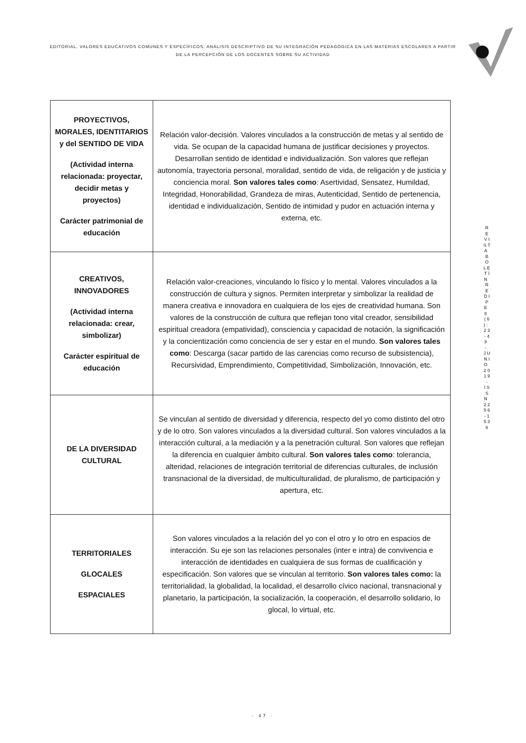EDITORIAL. VALORES EDUCATIVOS COMUNES Y ESPECÍFICOS: ANÀLISIS DESCRIPTIVO DE SU INTEGRACIÒN PEDAGÒGICA EN LAS MATERIAS ESCOLARES A PARTIR DE LA PERCEPCIÒN DE LOS DOCENTES SOBRE SU ACTIVIDAD
R E V I S T A B O L E T Í N R E D I P E 8 ( 6 ) : 2 3 - 4 9 - J U N I O 2 0 1 9 - I S S N 2 2 5 6 - 1 5 3 6
| PROYECTIVOS, MORALES, IDENTITARIOS y del SENTIDO DE VIDA (Actividad interna relacionada: proyectar, decidir metas y proyectos) Carácter patrimonial de educación | Relación valor-decisión. Valores vinculados a la construcción de metas y al sentido de vida. Se ocupan de la capacidad humana de justificar decisiones y proyectos. Desarrollan sentido de identidad e individualización. Son valores que reflejan autonomía, trayectoria personal, moralidad, sentido de vida, de religación y de justicia y conciencia moral. Son valores tales como : Asertividad, Sensatez, Humildad, Integridad, Honorabilidad, Grandeza de miras, Autenticidad, Sentido de pertenencia, identidad e individualización, Sentido de intimidad y pudor en actuación interna y externa, etc. |
| CREATIVOS, INNOVADORES (Actividad interna relacionada: crear, simbolizar) Carácter espiritual de educación | Relación valor-creaciones, vinculando lo físico y lo mental. Valores vinculados a la construcción de cultura y signos. Permiten interpretar y simbolizar la realidad de manera creativa e innovadora en cualquiera de los ejes de creatividad humana. Son valores de la construcción de cultura que reflejan tono vital creador, sensibilidad espiritual creadora (empatividad), consciencia y capacidad de notación, la significación y la concientización como conciencia de ser y estar en el mundo. Son valores tales como : Descarga (sacar partido de las carencias como recurso de subsistencia), Recursividad, Emprendimiento, Competitividad, Simbolización, Innovación, etc. |
| DE LA DIVERSIDAD CULTURAL | Se vinculan al sentido de diversidad y diferencia, respecto del yo como distinto del otro y de lo otro. Son valores vinculados a la diversidad cultural. Son valores vinculados a la interacción cultural, a la mediación y a la penetración cultural. Son valores que reflejan la diferencia en cualquier ámbito cultural. Son valores tales como : tolerancia, alteridad, relaciones de integración territorial de diferencias culturales, de inclusión transnacional de la diversidad, de multiculturalidad, de pluralismo, de participación y apertura, etc. |
| TERRITORIALES GLOCALES ESPACIALES | Son valores vinculados a la relación del yo con el otro y lo otro en espacios de interacción. Su eje son las relaciones personales (inter e intra) de convivencia e interacción de identidades en cualquiera de sus formas de cualificación y especificación. Son valores que se vinculan al territorio. Son valores tales como: la territorialidad, la globalidad, la localidad, el desarrollo cívico nacional, transnacional y planetario, la participación, la socialización, la cooperación, el desarrollo solidario, lo glocal, lo virtual, etc. |
· 47 ·